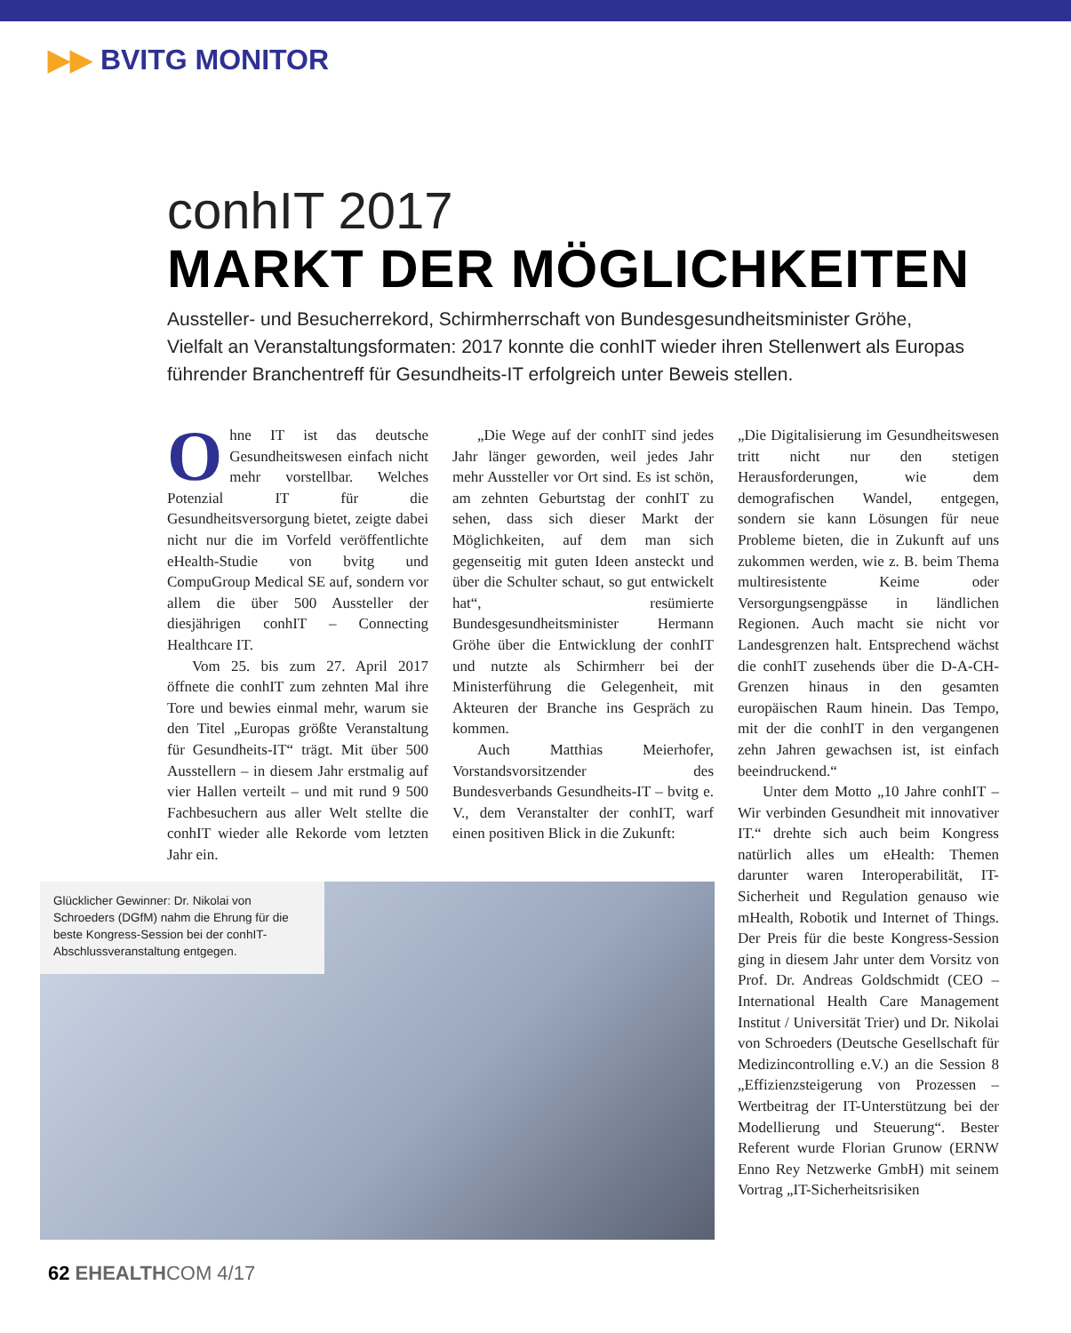▶▶ BVITG MONITOR
conhIT 2017
MARKT DER MÖGLICHKEITEN
Aussteller- und Besucherrekord, Schirmherrschaft von Bundesgesundheitsminister Gröhe, Vielfalt an Veranstaltungsformaten: 2017 konnte die conhIT wieder ihren Stellenwert als Europas führender Branchentreff für Gesundheits-IT erfolgreich unter Beweis stellen.
Ohne IT ist das deutsche Gesundheitswesen einfach nicht mehr vorstellbar. Welches Potenzial IT für die Gesundheitsversorgung bietet, zeigte dabei nicht nur die im Vorfeld veröffentlichte eHealth-Studie von bvitg und CompuGroup Medical SE auf, sondern vor allem die über 500 Aussteller der diesjährigen conhIT – Connecting Healthcare IT.
Vom 25. bis zum 27. April 2017 öffnete die conhIT zum zehnten Mal ihre Tore und bewies einmal mehr, warum sie den Titel „Europas größte Veranstaltung für Gesundheits-IT“ trägt. Mit über 500 Ausstellern – in diesem Jahr erstmalig auf vier Hallen verteilt – und mit rund 9 500 Fachbesuchern aus aller Welt stellte die conhIT wieder alle Rekorde vom letzten Jahr ein.
„Die Wege auf der conhIT sind jedes Jahr länger geworden, weil jedes Jahr mehr Aussteller vor Ort sind. Es ist schön, am zehnten Geburtstag der conhIT zu sehen, dass sich dieser Markt der Möglichkeiten, auf dem man sich gegenseitig mit guten Ideen ansteckt und über die Schulter schaut, so gut entwickelt hat“, resümierte Bundesgesundheitsminister Hermann Gröhe über die Entwicklung der conhIT und nutzte als Schirmherr bei der Ministerführung die Gelegenheit, mit Akteuren der Branche ins Gespräch zu kommen.
Auch Matthias Meierhofer, Vorstandsvorsitzender des Bundesverbands Gesundheits-IT – bvitg e. V., dem Veranstalter der conhIT, warf einen positiven Blick in die Zukunft:
„Die Digitalisierung im Gesundheitswesen tritt nicht nur den stetigen Herausforderungen, wie dem demografischen Wandel, entgegen, sondern sie kann Lösungen für neue Probleme bieten, die in Zukunft auf uns zukommen werden, wie z. B. beim Thema multiresistente Keime oder Versorgungsengpässe in ländlichen Regionen. Auch macht sie nicht vor Landesgrenzen halt. Entsprechend wächst die conhIT zusehends über die D-A-CH-Grenzen hinaus in den gesamten europäischen Raum hinein. Das Tempo, mit der die conhIT in den vergangenen zehn Jahren gewachsen ist, ist einfach beeindruckend.“
Unter dem Motto „10 Jahre conhIT – Wir verbinden Gesundheit mit innovativer IT.“ drehte sich auch beim Kongress natürlich alles um eHealth: Themen darunter waren Interoperabilität, IT-Sicherheit und Regulation genauso wie mHealth, Robotik und Internet of Things. Der Preis für die beste Kongress-Session ging in diesem Jahr unter dem Vorsitz von Prof. Dr. Andreas Goldschmidt (CEO – International Health Care Management Institut / Universität Trier) und Dr. Nikolai von Schroeders (Deutsche Gesellschaft für Medizincontrolling e.V.) an die Session 8 „Effizienzsteigerung von Prozessen – Wertbeitrag der IT-Unterstützung bei der Modellierung und Steuerung“. Bester Referent wurde Florian Grunow (ERNW Enno Rey Netzwerke GmbH) mit seinem Vortrag „IT-Sicherheitsrisiken
Glücklicher Gewinner: Dr. Nikolai von Schroeders (DGfM) nahm die Ehrung für die beste Kongress-Session bei der conhIT-Abschlussveranstaltung entgegen.
62 EHEALTHCOM 4/17